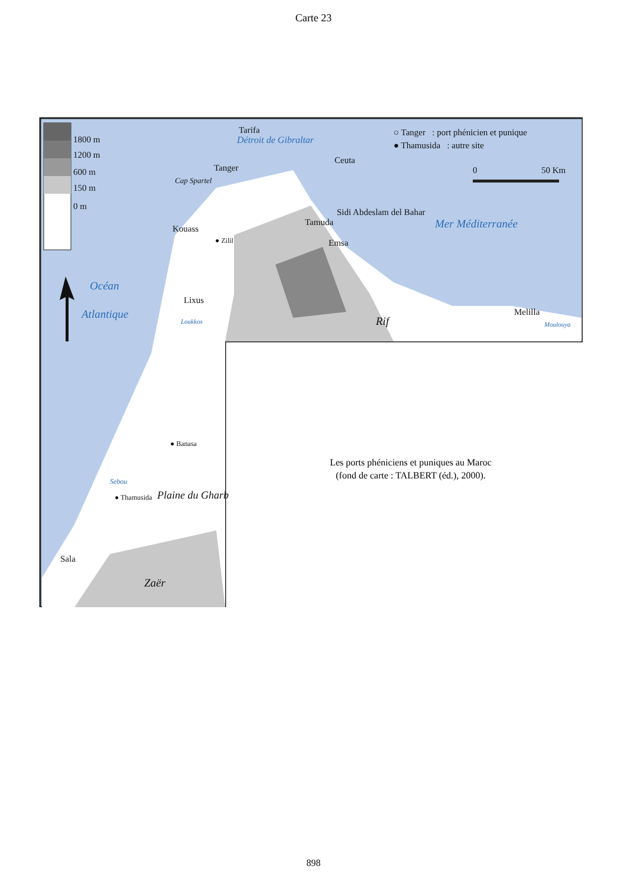Carte 23
1800 m
1200 m
600 m
150 m
0 m
Tarifa
Détroit de Gibraltar
○ Tanger : port phénicien et punique
● Thamusida : autre site
Ceuta
0 50 Km
Tanger
Cap Spartel
Sidi Abdeslam del Bahar
Tamuda Mer Méditerranée
Kouass
● Zilil Emsa
Océan
Atlantique
Lixus
Melilla
Rif
Loukkos Moulouya
Plaine du Gharb
● Banasa
Sebou
● Thamusida
Sala
Zaër
Les ports phéniciens et puniques au Maroc
(fond de carte : TALBERT (éd.), 2000).
898